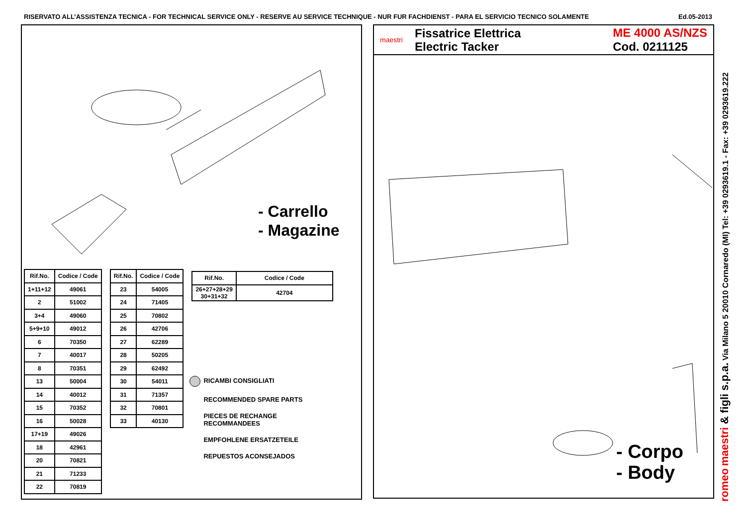RISERVATO ALL’ASSISTENZA TECNICA - FOR TECHNICAL SERVICE ONLY - RESERVE AU SERVICE TECHNIQUE - NUR FUR FACHDIENST - PARA EL SERVICIO TECNICO SOLAMENTE Ed.05-2013
- Carrello
- Magazine
| Rif.No. | Codice / Code |
| --- | --- |
| 1+11+12 | 49061 |
| 2 | 51002 |
| 3+4 | 49060 |
| 5+9+10 | 49012 |
| 6 | 70350 |
| 7 | 40017 |
| 8 | 70351 |
| 13 | 50004 |
| 14 | 40012 |
| 15 | 70352 |
| 16 | 50028 |
| 17+19 | 49026 |
| 18 | 42961 |
| 20 | 70821 |
| 21 | 71233 |
| 22 | 70819 |
| Rif.No. | Codice / Code |
| --- | --- |
| 23 | 54005 |
| 24 | 71405 |
| 25 | 70802 |
| 26 | 42706 |
| 27 | 62289 |
| 28 | 50205 |
| 29 | 62492 |
| 30 | 54011 |
| 31 | 71357 |
| 32 | 70801 |
| 33 | 40130 |
| Rif.No. | Codice / Code |
| --- | --- |
| 26+27+28+29 30+31+32 | 42704 |
RICAMBI CONSIGLIATI
RECOMMENDED SPARE PARTS
PIECES DE RECHANGE
RECOMMANDEES
EMPFOHLENE ERSATZETEILE
REPUESTOS ACONSEJADOS
maestri
Fissatrice Elettrica
Electric Tacker
ME 4000 AS/NZS
Cod. 0211125
- Corpo
- Body
romeo maestri & figli s.p.a. Via Milano 5 20010 Cornaredo (MI) Tel: +39 0293619.1 - Fax: +39 0293619.222